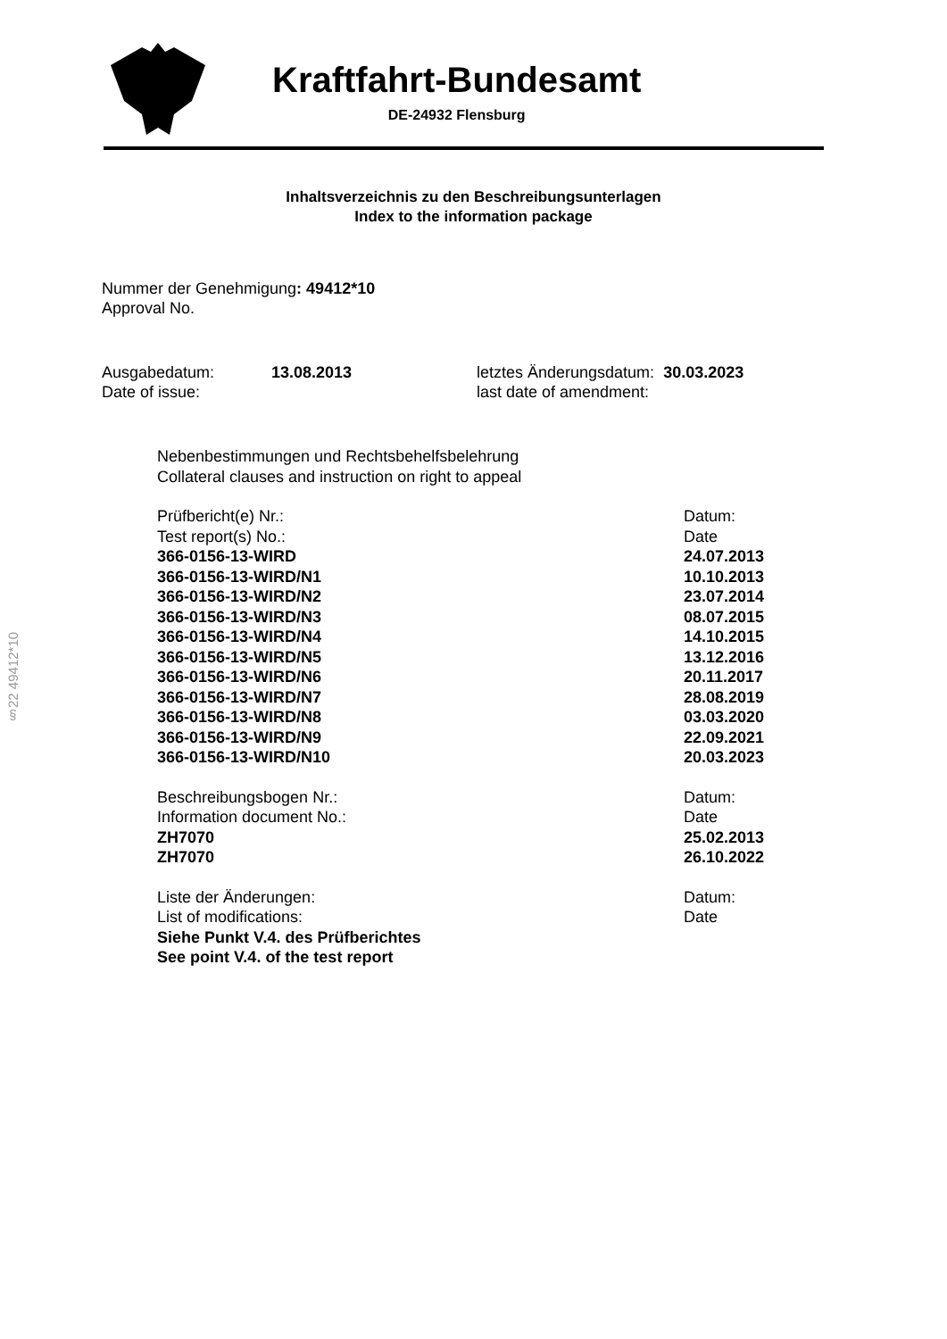Kraftfahrt-Bundesamt
DE-24932 Flensburg
Inhaltsverzeichnis zu den Beschreibungsunterlagen
Index to the information package
Nummer der Genehmigung: 49412*10
Approval No.
Ausgabedatum:
Date of issue:
13.08.2013 letztes Änderungsdatum: 30.03.2023
last date of amendment:
§22 49412*10
| Nebenbestimmungen und Rechtsbehelfsbelehrung Collateral clauses and instruction on right to appeal |
| Prüfbericht(e) Nr.: | Datum: |
| Test report(s) No.: | Date |
| 366-0156-13-WIRD | 24.07.2013 |
| 366-0156-13-WIRD/N1 | 10.10.2013 |
| 366-0156-13-WIRD/N2 | 23.07.2014 |
| 366-0156-13-WIRD/N3 | 08.07.2015 |
| 366-0156-13-WIRD/N4 | 14.10.2015 |
| 366-0156-13-WIRD/N5 | 13.12.2016 |
| 366-0156-13-WIRD/N6 | 20.11.2017 |
| 366-0156-13-WIRD/N7 | 28.08.2019 |
| 366-0156-13-WIRD/N8 | 03.03.2020 |
| 366-0156-13-WIRD/N9 | 22.09.2021 |
| 366-0156-13-WIRD/N10 | 20.03.2023 |
| Beschreibungsbogen Nr.: | Datum: |
| Information document No.: | Date |
| ZH7070 | 25.02.2013 |
| ZH7070 | 26.10.2022 |
| Liste der Änderungen: | Datum: |
| List of modifications: | Date |
| Siehe Punkt V.4. des Prüfberichtes | |
| See point V.4. of the test report | |